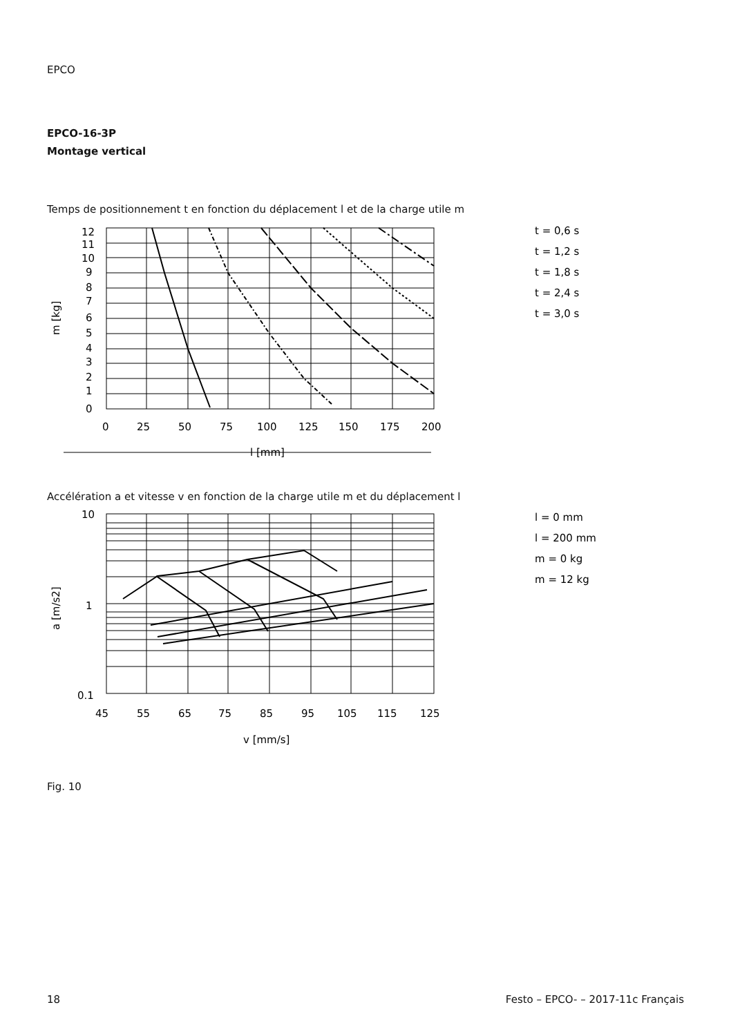EPCO
EPCO-16-3P
Montage vertical
Temps de positionnement t en fonction du déplacement l et de la charge utile m
12
11
10
9
8
7
6
5
4
3
2
1
0
0
25
50
75
100
125
150
175
200
l [mm]
m [kg]
t = 0,6 s
t = 1,2 s
t = 1,8 s
t = 2,4 s
t = 3,0 s
Accélération a et vitesse v en fonction de la charge utile m et du déplacement l
10
1
0.1
45
55
65
75
85
95
105
115
125
v [mm/s]
a [m/s2]
l = 0 mm
l = 200 mm
m = 0 kg
m = 12 kg
Fig. 10
18 Festo – EPCO- – 2017-11c Français